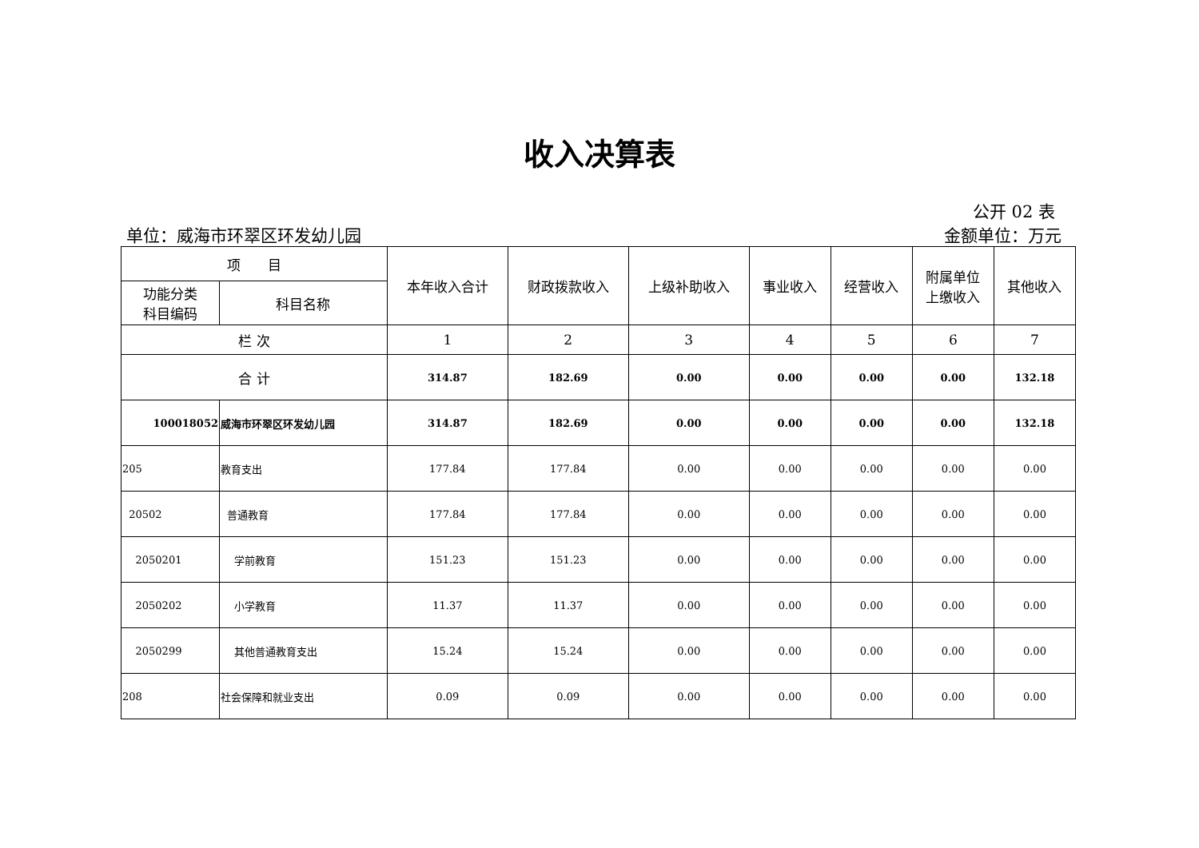收入决算表
公开 02 表
单位：威海市环翠区环发幼儿园 金额单位：万元
| 项 目 | | 本年收入合计 | 财政拨款收入 | 上级补助收入 | 事业收入 | 经营收入 | 附属单位 上缴收入 | 其他收入 |
| --- | --- | --- | --- | --- | --- | --- | --- | --- |
| 功能分类 科目编码 | 科目名称 | | | | | | | |
| 栏 次 | | 1 | 2 | 3 | 4 | 5 | 6 | 7 |
| 合 计 | | 314.87 | 182.69 | 0.00 | 0.00 | 0.00 | 0.00 | 132.18 |
| 100018052 | 威海市环翠区环发幼儿园 | 314.87 | 182.69 | 0.00 | 0.00 | 0.00 | 0.00 | 132.18 |
| 205 | 教育支出 | 177.84 | 177.84 | 0.00 | 0.00 | 0.00 | 0.00 | 0.00 |
| 20502 | 普通教育 | 177.84 | 177.84 | 0.00 | 0.00 | 0.00 | 0.00 | 0.00 |
| 2050201 | 学前教育 | 151.23 | 151.23 | 0.00 | 0.00 | 0.00 | 0.00 | 0.00 |
| 2050202 | 小学教育 | 11.37 | 11.37 | 0.00 | 0.00 | 0.00 | 0.00 | 0.00 |
| 2050299 | 其他普通教育支出 | 15.24 | 15.24 | 0.00 | 0.00 | 0.00 | 0.00 | 0.00 |
| 208 | 社会保障和就业支出 | 0.09 | 0.09 | 0.00 | 0.00 | 0.00 | 0.00 | 0.00 |